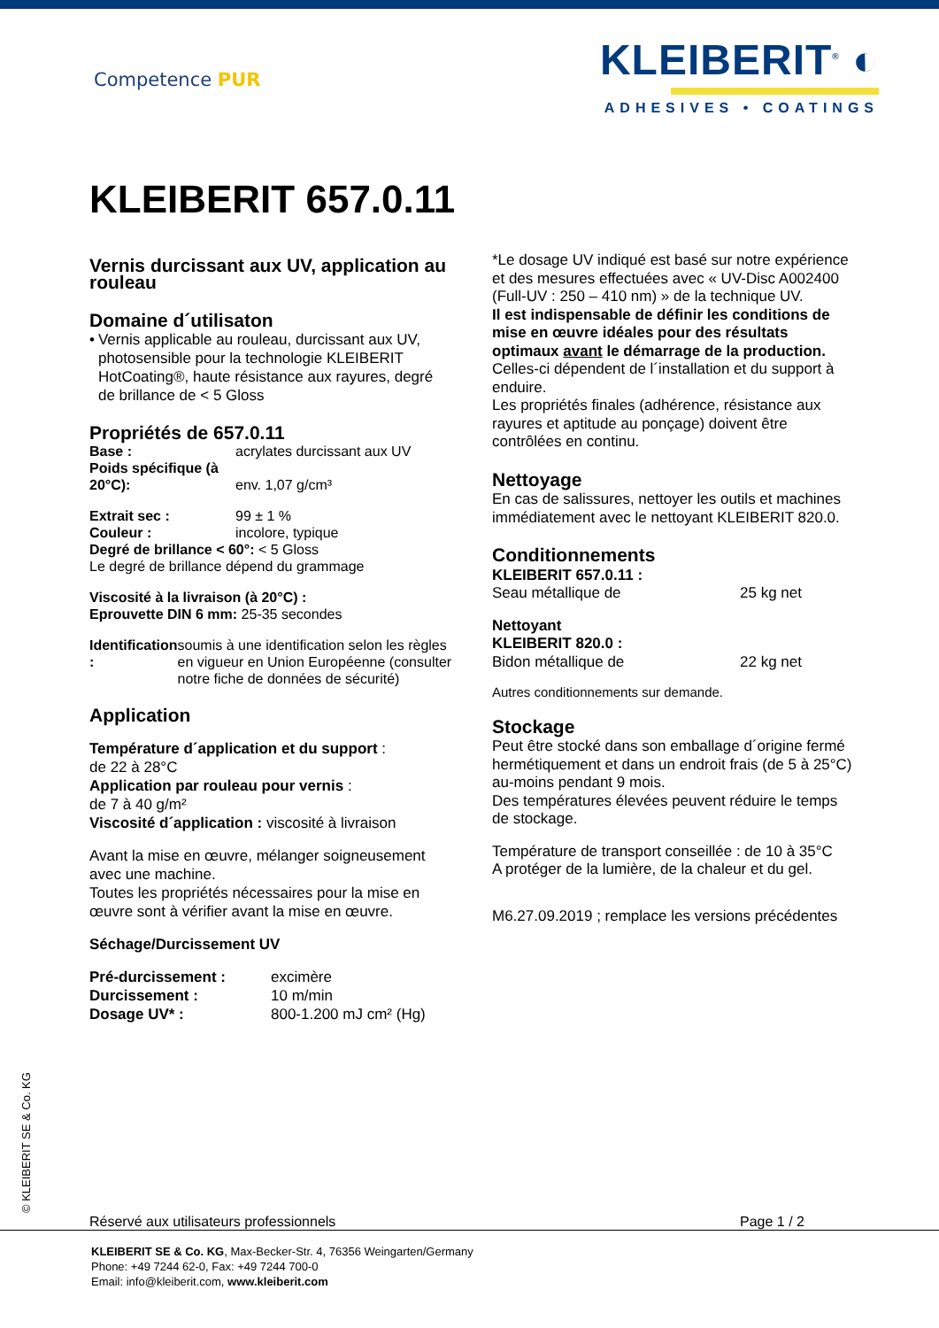Competence PUR
KLEIBERIT<sup>®</sup> ◐
ADHESIVES • COATINGS
KLEIBERIT 657.0.11
Vernis durcissant aux UV, application au rouleau
Domaine d´utilisaton
• Vernis applicable au rouleau, durcissant aux UV, photosensible pour la technologie KLEIBERIT HotCoating®, haute résistance aux rayures, degré de brillance de < 5 Gloss
Propriétés de 657.0.11
Base : acrylates durcissant aux UV
Poids spécifique (à 20°C):
env. 1,07 g/cm³
Extrait sec : 99 ± 1 %
Couleur : incolore, typique
Degré de brillance < 60°: < 5 Gloss
Le degré de brillance dépend du grammage
Viscosité à la livraison (à 20°C) :
Eprouvette DIN 6 mm: 25-35 secondes
Identification : soumis à une identification selon les règles en vigueur en Union Européenne (consulter notre fiche de données de sécurité)
Application
Température d´application et du support :
de 22 à 28°C
Application par rouleau pour vernis :
de 7 à 40 g/m²
Viscosité d´application : viscosité à livraison
Avant la mise en œuvre, mélanger soigneusement avec une machine.
Toutes les propriétés nécessaires pour la mise en œuvre sont à vérifier avant la mise en œuvre.
Séchage/Durcissement UV
Pré-durcissement : excimère
Durcissement : 10 m/min
Dosage UV* : 800-1.200 mJ cm² (Hg)
*Le dosage UV indiqué est basé sur notre expérience et des mesures effectuées avec « UV-Disc A002400 (Full-UV : 250 – 410 nm) » de la technique UV.
Il est indispensable de définir les conditions de mise en œuvre idéales pour des résultats optimaux avant le démarrage de la production.
Celles-ci dépendent de l´installation et du support à enduire.
Les propriétés finales (adhérence, résistance aux rayures et aptitude au ponçage) doivent être contrôlées en continu.
Nettoyage
En cas de salissures, nettoyer les outils et machines immédiatement avec le nettoyant KLEIBERIT 820.0.
Conditionnements
KLEIBERIT 657.0.11 :
Seau métallique de 25 kg net
Nettoyant
KLEIBERIT 820.0 :
Bidon métallique de 22 kg net
Autres conditionnements sur demande.
Stockage
Peut être stocké dans son emballage d´origine fermé hermétiquement et dans un endroit frais (de 5 à 25°C) au-moins pendant 9 mois.
Des températures élevées peuvent réduire le temps de stockage.
Température de transport conseillée : de 10 à 35°C
A protéger de la lumière, de la chaleur et du gel.
M6.27.09.2019 ; remplace les versions précédentes
© KLEIBERIT SE & Co. KG
Réservé aux utilisateurs professionnels Page 1 / 2
KLEIBERIT SE & Co. KG, Max-Becker-Str. 4, 76356 Weingarten/Germany
Phone: +49 7244 62-0, Fax: +49 7244 700-0
Email: info@kleiberit.com, www.kleiberit.com